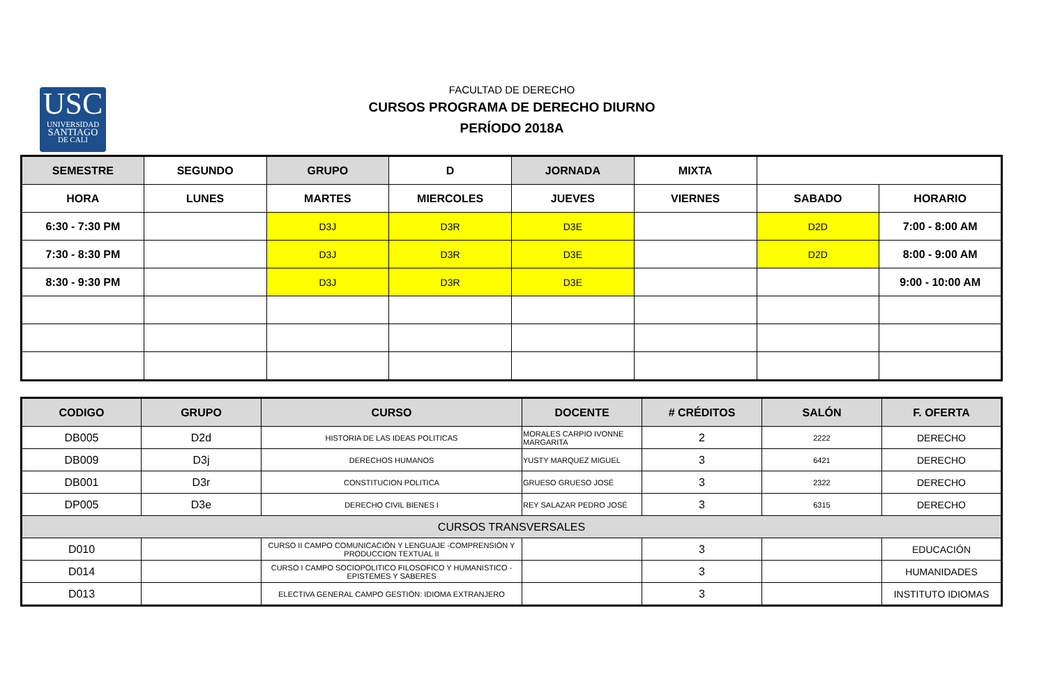USC
UNIVERSIDAD
SANTIAGO
DE CALI
FACULTAD DE DERECHO
CURSOS PROGRAMA DE DERECHO DIURNO
PERÍODO 2018A
| SEMESTRE | SEGUNDO | GRUPO | D | JORNADA | MIXTA | | |
| HORA | LUNES | MARTES | MIERCOLES | JUEVES | VIERNES | SABADO | HORARIO |
| 6:30 - 7:30 PM | | D3J | D3R | D3E | | D2D | 7:00 - 8:00 AM |
| 7:30 - 8:30 PM | | D3J | D3R | D3E | | D2D | 8:00 - 9:00 AM |
| 8:30 - 9:30 PM | | D3J | D3R | D3E | | | 9:00 - 10:00 AM |
| CODIGO | GRUPO | CURSO | DOCENTE | # CRÉDITOS | SALÓN | F. OFERTA |
| --- | --- | --- | --- | --- | --- | --- |
| DB005 | D2d | HISTORIA DE LAS IDEAS POLITICAS | MORALES CARPIO IVONNE MARGARITA | 2 | 2222 | DERECHO |
| DB009 | D3j | DERECHOS HUMANOS | YUSTY MARQUEZ MIGUEL | 3 | 6421 | DERECHO |
| DB001 | D3r | CONSTITUCION POLITICA | GRUESO GRUESO JOSÉ | 3 | 2322 | DERECHO |
| DP005 | D3e | DERECHO CIVIL BIENES I | REY SALAZAR PEDRO JOSÉ | 3 | 6315 | DERECHO |
| CURSOS TRANSVERSALES | | | | | | |
| D010 | | CURSO II CAMPO COMUNICACIÓN Y LENGUAJE -COMPRENSIÓN Y PRODUCCION TEXTUAL II | | 3 | | EDUCACIÓN |
| D014 | | CURSO I CAMPO SOCIOPOLITICO FILOSOFICO Y HUMANISTICO - EPISTEMES Y SABERES | | 3 | | HUMANIDADES |
| D013 | | ELECTIVA GENERAL CAMPO GESTIÓN: IDIOMA EXTRANJERO | | 3 | | INSTITUTO IDIOMAS |